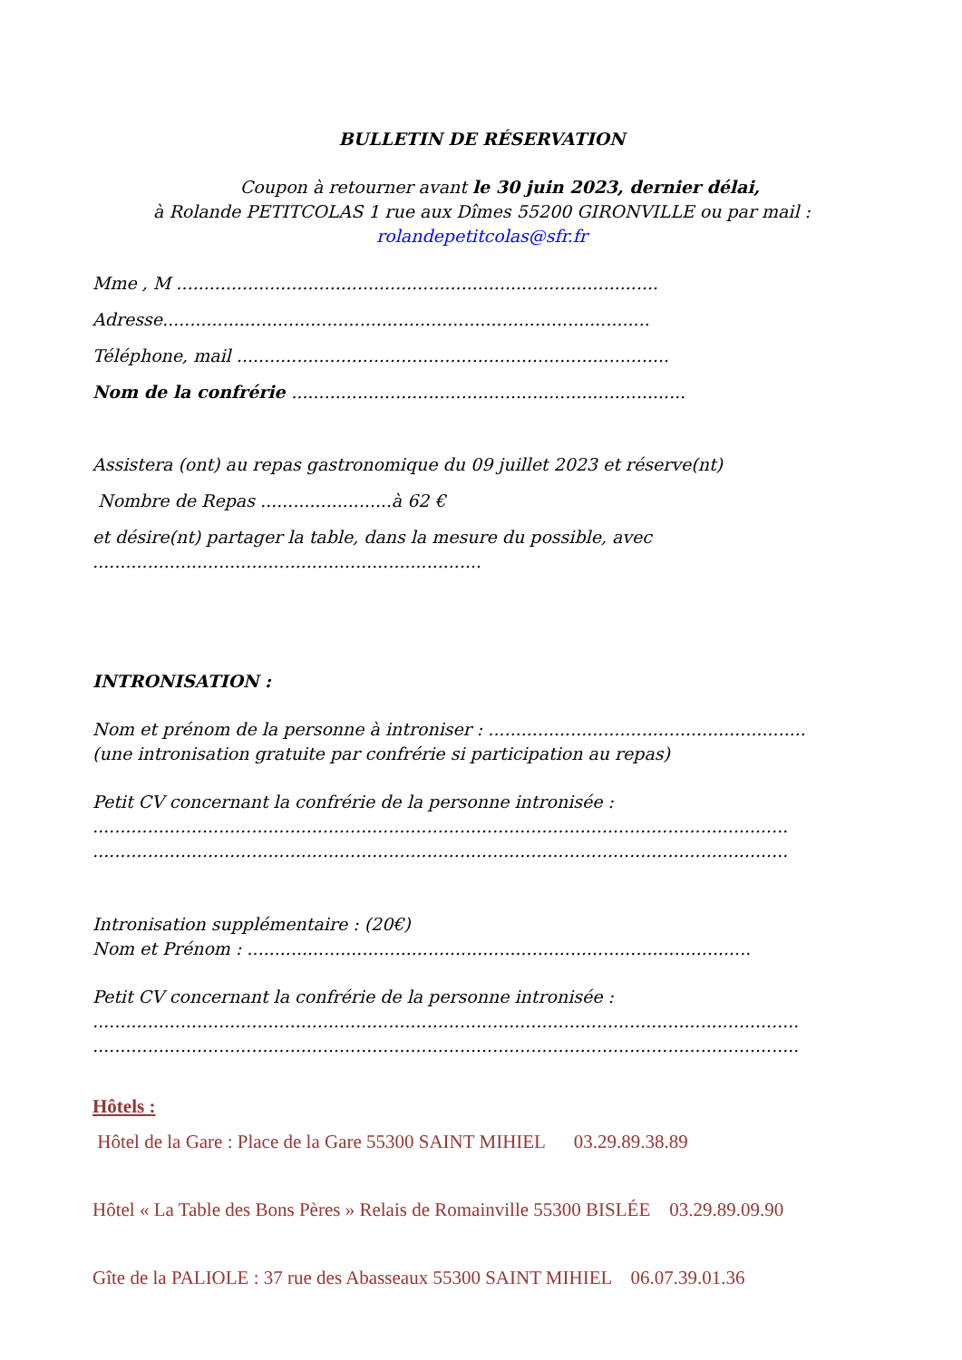BULLETIN DE RÉSERVATION
Coupon à retourner avant le 30 juin 2023, dernier délai,
à Rolande PETITCOLAS 1 rue aux Dîmes 55200 GIRONVILLE ou par mail :
rolandepetitcolas@sfr.fr
Mme , M ........................................................................................
Adresse.........................................................................................
Téléphone, mail ...............................................................................
Nom de la confrérie ........................................................................
Assistera (ont) au repas gastronomique du 09 juillet 2023 et réserve(nt)
Nombre de Repas ........................à 62 €
et désire(nt) partager la table, dans la mesure du possible, avec
.......................................................................
INTRONISATION :
Nom et prénom de la personne à introniser : ..........................................................
(une intronisation gratuite par confrérie si participation au repas)
Petit CV concernant la confrérie de la personne intronisée :
...............................................................................................................................
...............................................................................................................................
Intronisation supplémentaire : (20€)
Nom et Prénom : ............................................................................................
Petit CV concernant la confrérie de la personne intronisée :
.................................................................................................................................
.................................................................................................................................
Hôtels :
Hôtel de la Gare : Place de la Gare 55300 SAINT MIHIEL 03.29.89.38.89
Hôtel « La Table des Bons Pères » Relais de Romainville 55300 BISLÉE 03.29.89.09.90
Gîte de la PALIOLE : 37 rue des Abasseaux 55300 SAINT MIHIEL 06.07.39.01.36